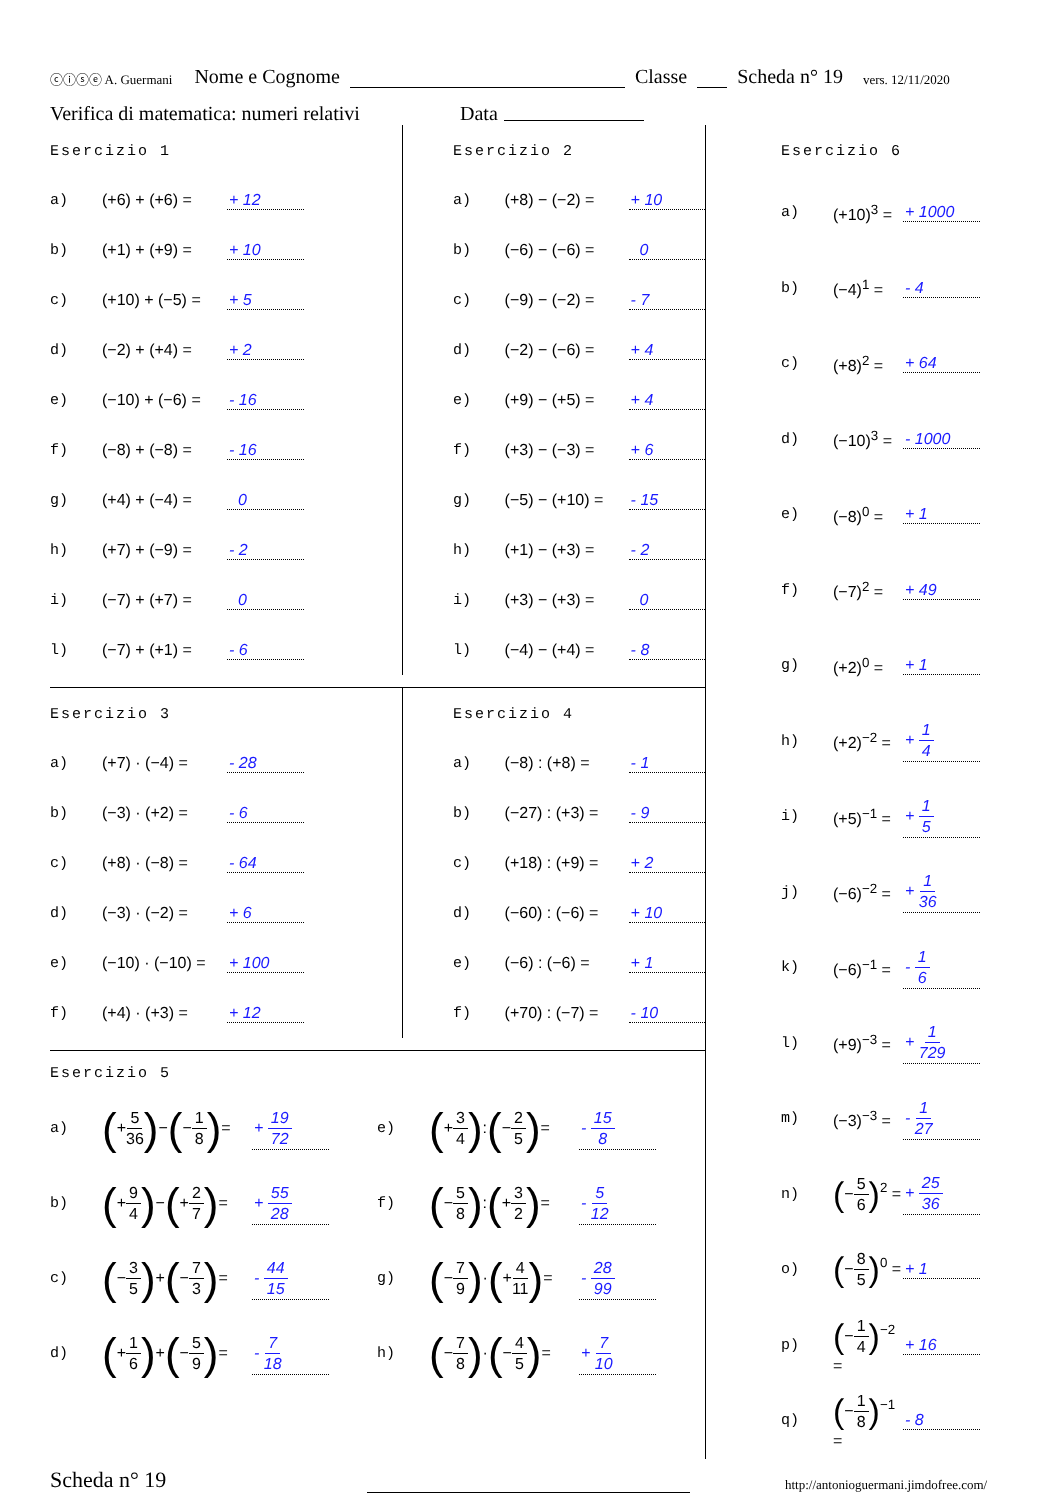ⓒⓘⓢⓔ A. Guermani Nome e Cognome Classe Scheda n° 19 vers. 12/11/2020
Verifica di matematica: numeri relativi Data
Esercizio 1
a) (+6) + (+6) = + 12
b) (+1) + (+9) = + 10
c) (+10) + (−5) = + 5
d) (−2) + (+4) = + 2
e) (−10) + (−6) = - 16
f) (−8) + (−8) = - 16
g) (+4) + (−4) = 0
h) (+7) + (−9) = - 2
i) (−7) + (+7) = 0
l) (−7) + (+1) = - 6
Esercizio 2
a) (+8) − (−2) = + 10
b) (−6) − (−6) = 0
c) (−9) − (−2) = - 7
d) (−2) − (−6) = + 4
e) (+9) − (+5) = + 4
f) (+3) − (−3) = + 6
g) (−5) − (+10) = - 15
h) (+1) − (+3) = - 2
i) (+3) − (+3) = 0
l) (−4) − (+4) = - 8
Esercizio 3
a) (+7) · (−4) = - 28
b) (−3) · (+2) = - 6
c) (+8) · (−8) = - 64
d) (−3) · (−2) = + 6
e) (−10) · (−10) = + 100
f) (+4) · (+3) = + 12
Esercizio 4
a) (−8) : (+8) = - 1
b) (−27) : (+3) = - 9
c) (+18) : (+9) = + 2
d) (−60) : (−6) = + 10
e) (−6) : (−6) = + 1
f) (+70) : (−7) = - 10
Esercizio 5
a) (+5 36)−(−1 8)= + 19 72
e) (+3 4):(−2 5)= - 15 8
b) (+9 4)−(+2 7)= + 55 28
f) (−5 8):(+3 2)= - 5 12
c) (−3 5)+(−7 3)= - 44 15
g) (−7 9)·(+4 11)= - 28 99
d) (+1 6)+(−5 9)= - 7 18
h) (−7 8)·(−4 5)= + 7 10
Esercizio 6
a) (+10)<sup>3</sup> = + 1000
b) (−4)<sup>1</sup> = - 4
c) (+8)<sup>2</sup> = + 64
d) (−10)<sup>3</sup> = - 1000
e) (−8)<sup>0</sup> = + 1
f) (−7)<sup>2</sup> = + 49
g) (+2)<sup>0</sup> = + 1
h) (+2)<sup>−2</sup> = + 1 4
i) (+5)<sup>−1</sup> = + 1 5
j) (−6)<sup>−2</sup> = + 1 36
k) (−6)<sup>−1</sup> = - 1 6
l) (+9)<sup>−3</sup> = + 1 729
m) (−3)<sup>−3</sup> = - 1 27
n) (−5 6)<sup>2</sup> = + 25 36
o) (−8 5)<sup>0</sup> = + 1
p) (−1 4)<sup>−2</sup> = + 16
q) (−1 8)<sup>−1</sup> = - 8
Scheda n° 19 http://antonioguermani.jimdofree.com/